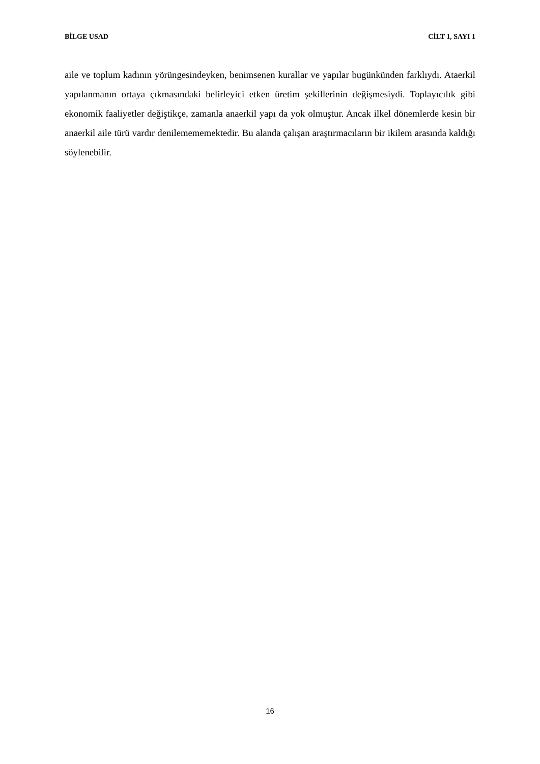BİLGE USAD CİLT 1, SAYI 1
aile ve toplum kadının yörüngesindeyken, benimsenen kurallar ve yapılar bugünkünden farklıydı. Ataerkil yapılanmanın ortaya çıkmasındaki belirleyici etken üretim şekillerinin değişmesiydi. Toplayıcılık gibi ekonomik faaliyetler değiştikçe, zamanla anaerkil yapı da yok olmuştur. Ancak ilkel dönemlerde kesin bir anaerkil aile türü vardır denilemememektedir. Bu alanda çalışan araştırmacıların bir ikilem arasında kaldığı söylenebilir.
16